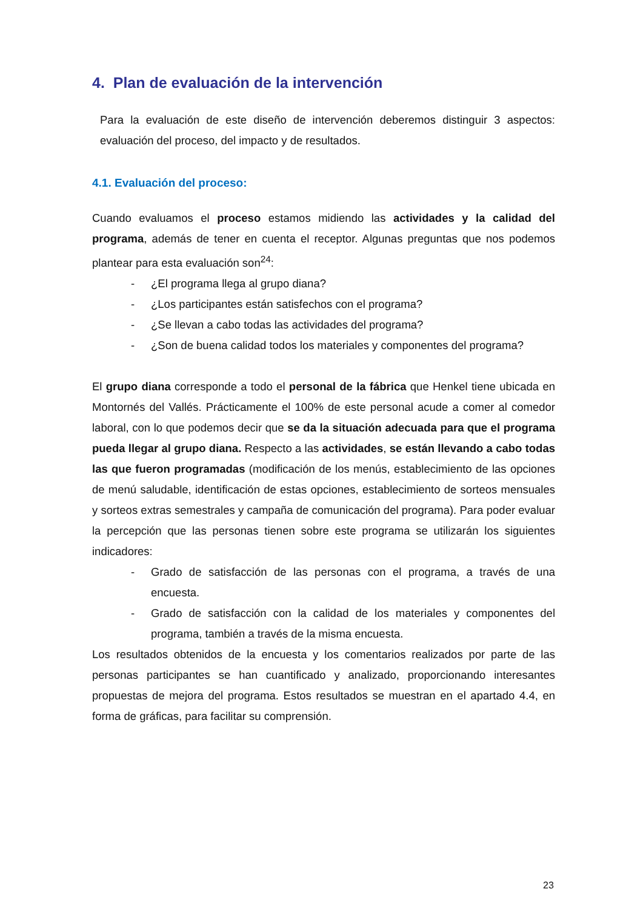4. Plan de evaluación de la intervención
Para la evaluación de este diseño de intervención deberemos distinguir 3 aspectos: evaluación del proceso, del impacto y de resultados.
4.1. Evaluación del proceso:
Cuando evaluamos el proceso estamos midiendo las actividades y la calidad del programa, además de tener en cuenta el receptor. Algunas preguntas que nos podemos plantear para esta evaluación son<sup>24</sup>:
- ¿El programa llega al grupo diana?
- ¿Los participantes están satisfechos con el programa?
- ¿Se llevan a cabo todas las actividades del programa?
- ¿Son de buena calidad todos los materiales y componentes del programa?
El grupo diana corresponde a todo el personal de la fábrica que Henkel tiene ubicada en Montornés del Vallés. Prácticamente el 100% de este personal acude a comer al comedor laboral, con lo que podemos decir que se da la situación adecuada para que el programa pueda llegar al grupo diana. Respecto a las actividades, se están llevando a cabo todas las que fueron programadas (modificación de los menús, establecimiento de las opciones de menú saludable, identificación de estas opciones, establecimiento de sorteos mensuales y sorteos extras semestrales y campaña de comunicación del programa). Para poder evaluar la percepción que las personas tienen sobre este programa se utilizarán los siguientes indicadores:
- Grado de satisfacción de las personas con el programa, a través de una encuesta.
- Grado de satisfacción con la calidad de los materiales y componentes del programa, también a través de la misma encuesta.
Los resultados obtenidos de la encuesta y los comentarios realizados por parte de las personas participantes se han cuantificado y analizado, proporcionando interesantes propuestas de mejora del programa. Estos resultados se muestran en el apartado 4.4, en forma de gráficas, para facilitar su comprensión.
23